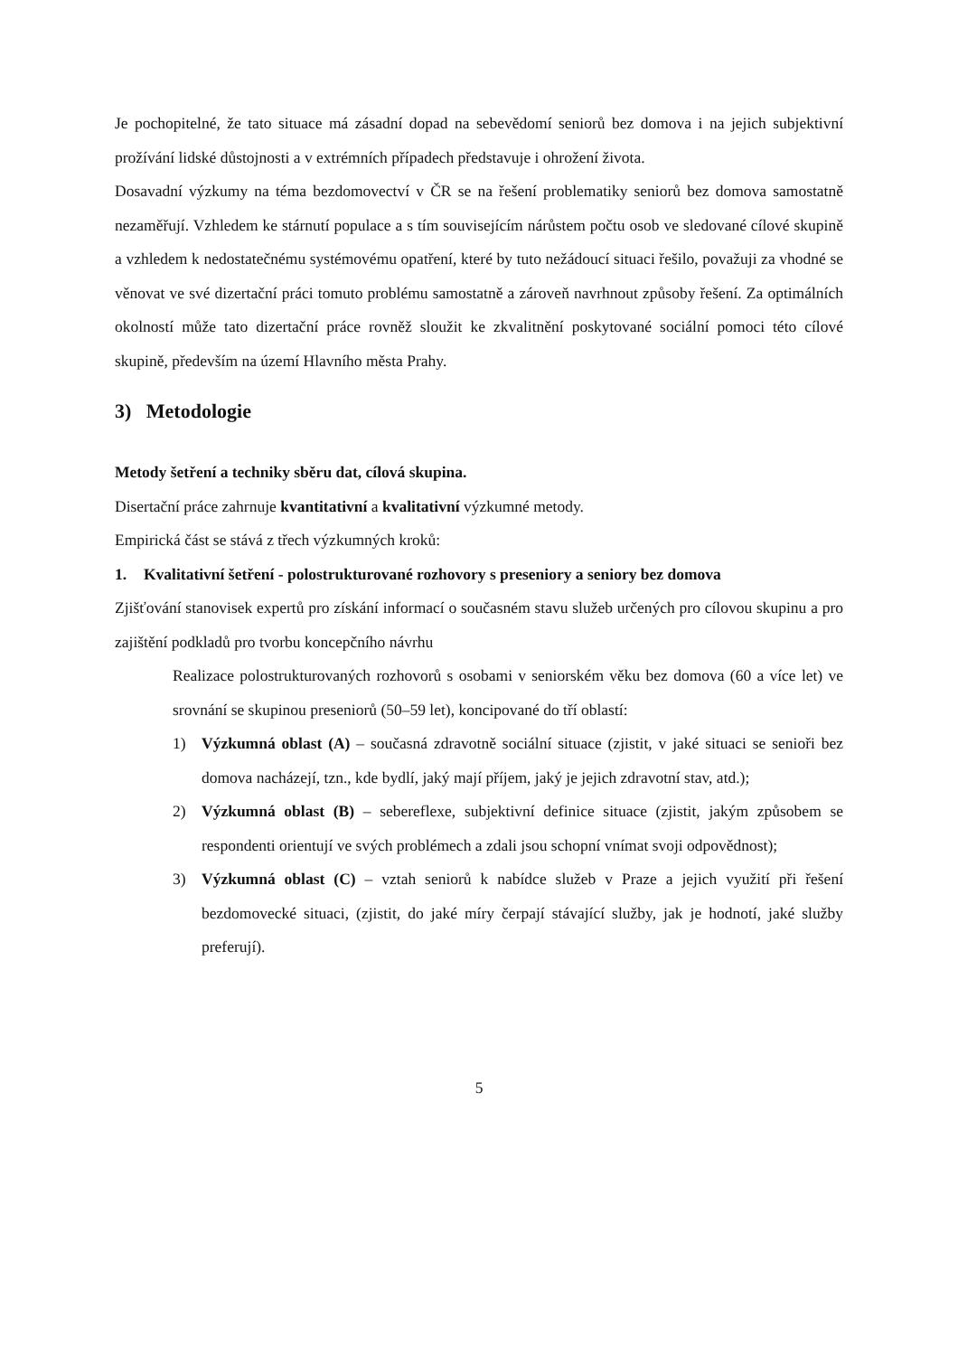Je pochopitelné, že tato situace má zásadní dopad na sebevědomí seniorů bez domova i na jejich subjektivní prožívání lidské důstojnosti a v extrémních případech představuje i ohrožení života.
Dosavadní výzkumy na téma bezdomovectví v ČR se na řešení problematiky seniorů bez domova samostatně nezaměřují. Vzhledem ke stárnutí populace a s tím souvisejícím nárůstem počtu osob ve sledované cílové skupině a vzhledem k nedostatečnému systémovému opatření, které by tuto nežádoucí situaci řešilo, považuji za vhodné se věnovat ve své dizertační práci tomuto problému samostatně a zároveň navrhnout způsoby řešení. Za optimálních okolností může tato dizertační práce rovněž sloužit ke zkvalitnění poskytované sociální pomoci této cílové skupině, především na území Hlavního města Prahy.
3) Metodologie
Metody šetření a techniky sběru dat, cílová skupina.
Disertační práce zahrnuje kvantitativní a kvalitativní výzkumné metody.
Empirická část se stává z třech výzkumných kroků:
1. Kvalitativní šetření - polostrukturované rozhovory s preseniory a seniory bez domova
Zjišťování stanovisek expertů pro získání informací o současném stavu služeb určených pro cílovou skupinu a pro zajištění podkladů pro tvorbu koncepčního návrhu
Realizace polostrukturovaných rozhovorů s osobami v seniorském věku bez domova (60 a více let) ve srovnání se skupinou preseniorů (50–59 let), koncipované do tří oblastí:
1) Výzkumná oblast (A) – současná zdravotně sociální situace (zjistit, v jaké situaci se senioři bez domova nacházejí, tzn., kde bydlí, jaký mají příjem, jaký je jejich zdravotní stav, atd.);
2) Výzkumná oblast (B) – sebereflexe, subjektivní definice situace (zjistit, jakým způsobem se respondenti orientují ve svých problémech a zdali jsou schopní vnímat svoji odpovědnost);
3) Výzkumná oblast (C) – vztah seniorů k nabídce služeb v Praze a jejich využití při řešení bezdomovecké situaci, (zjistit, do jaké míry čerpají stávající služby, jak je hodnotí, jaké služby preferují).
5